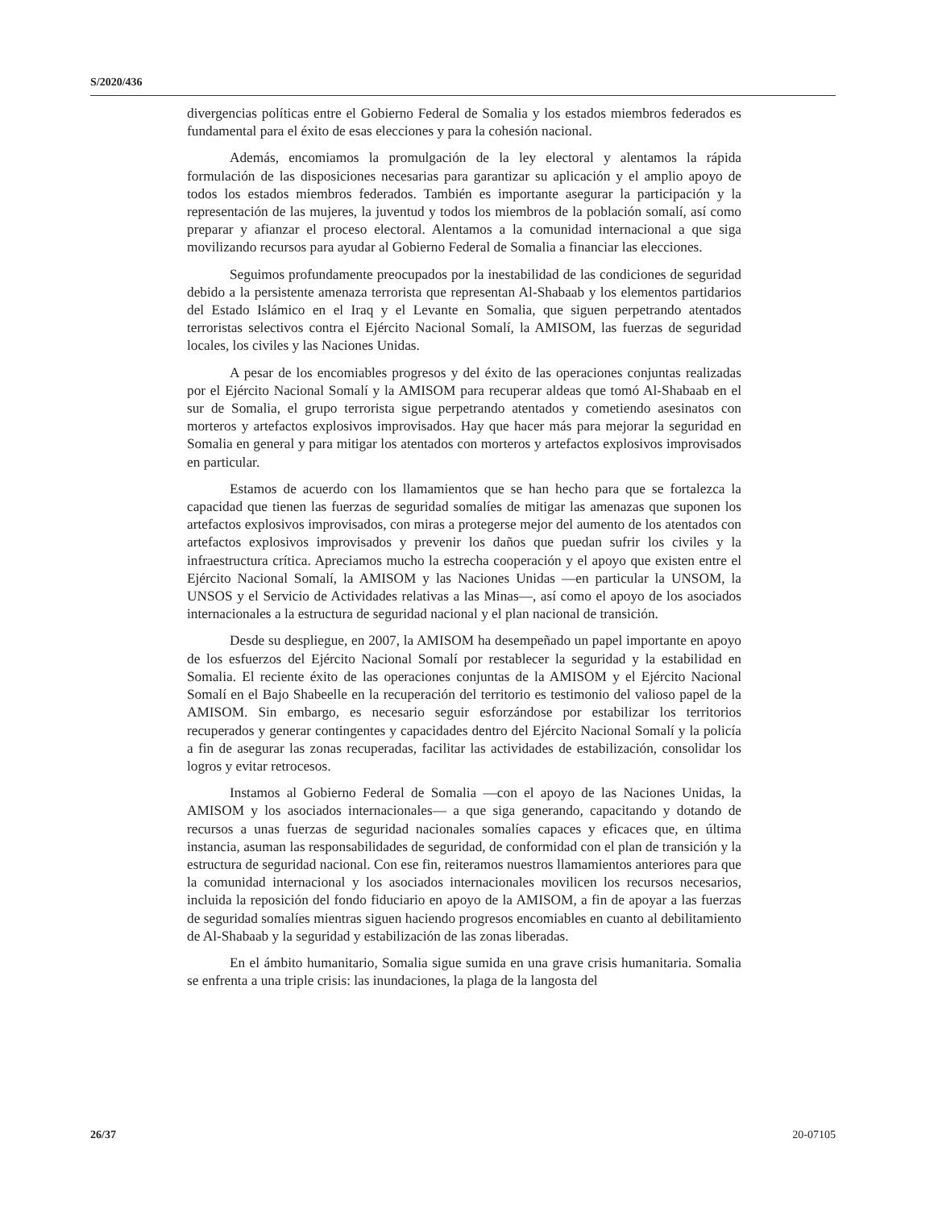S/2020/436
divergencias políticas entre el Gobierno Federal de Somalia y los estados miembros federados es fundamental para el éxito de esas elecciones y para la cohesión nacional.
Además, encomiamos la promulgación de la ley electoral y alentamos la rápida formulación de las disposiciones necesarias para garantizar su aplicación y el amplio apoyo de todos los estados miembros federados. También es importante asegurar la participación y la representación de las mujeres, la juventud y todos los miembros de la población somalí, así como preparar y afianzar el proceso electoral. Alentamos a la comunidad internacional a que siga movilizando recursos para ayudar al Gobierno Federal de Somalia a financiar las elecciones.
Seguimos profundamente preocupados por la inestabilidad de las condiciones de seguridad debido a la persistente amenaza terrorista que representan Al-Shabaab y los elementos partidarios del Estado Islámico en el Iraq y el Levante en Somalia, que siguen perpetrando atentados terroristas selectivos contra el Ejército Nacional Somalí, la AMISOM, las fuerzas de seguridad locales, los civiles y las Naciones Unidas.
A pesar de los encomiables progresos y del éxito de las operaciones conjuntas realizadas por el Ejército Nacional Somalí y la AMISOM para recuperar aldeas que tomó Al-Shabaab en el sur de Somalia, el grupo terrorista sigue perpetrando atentados y cometiendo asesinatos con morteros y artefactos explosivos improvisados. Hay que hacer más para mejorar la seguridad en Somalia en general y para mitigar los atentados con morteros y artefactos explosivos improvisados en particular.
Estamos de acuerdo con los llamamientos que se han hecho para que se fortalezca la capacidad que tienen las fuerzas de seguridad somalíes de mitigar las amenazas que suponen los artefactos explosivos improvisados, con miras a protegerse mejor del aumento de los atentados con artefactos explosivos improvisados y prevenir los daños que puedan sufrir los civiles y la infraestructura crítica. Apreciamos mucho la estrecha cooperación y el apoyo que existen entre el Ejército Nacional Somalí, la AMISOM y las Naciones Unidas —en particular la UNSOM, la UNSOS y el Servicio de Actividades relativas a las Minas—, así como el apoyo de los asociados internacionales a la estructura de seguridad nacional y el plan nacional de transición.
Desde su despliegue, en 2007, la AMISOM ha desempeñado un papel importante en apoyo de los esfuerzos del Ejército Nacional Somalí por restablecer la seguridad y la estabilidad en Somalia. El reciente éxito de las operaciones conjuntas de la AMISOM y el Ejército Nacional Somalí en el Bajo Shabeelle en la recuperación del territorio es testimonio del valioso papel de la AMISOM. Sin embargo, es necesario seguir esforzándose por estabilizar los territorios recuperados y generar contingentes y capacidades dentro del Ejército Nacional Somalí y la policía a fin de asegurar las zonas recuperadas, facilitar las actividades de estabilización, consolidar los logros y evitar retrocesos.
Instamos al Gobierno Federal de Somalia —con el apoyo de las Naciones Unidas, la AMISOM y los asociados internacionales— a que siga generando, capacitando y dotando de recursos a unas fuerzas de seguridad nacionales somalíes capaces y eficaces que, en última instancia, asuman las responsabilidades de seguridad, de conformidad con el plan de transición y la estructura de seguridad nacional. Con ese fin, reiteramos nuestros llamamientos anteriores para que la comunidad internacional y los asociados internacionales movilicen los recursos necesarios, incluida la reposición del fondo fiduciario en apoyo de la AMISOM, a fin de apoyar a las fuerzas de seguridad somalíes mientras siguen haciendo progresos encomiables en cuanto al debilitamiento de Al-Shabaab y la seguridad y estabilización de las zonas liberadas.
En el ámbito humanitario, Somalia sigue sumida en una grave crisis humanitaria. Somalia se enfrenta a una triple crisis: las inundaciones, la plaga de la langosta del
26/37 20-07105